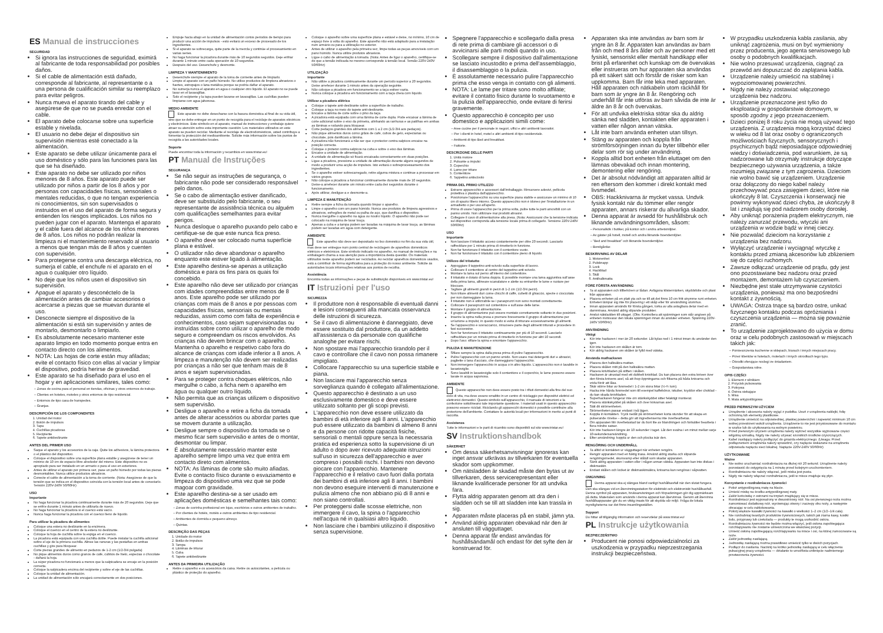ES Manual de instrucciones
SEGURIDAD
Si ignora las instrucciones de seguridad, eximirá al fabricante de toda responsabilidad por posibles daños.
Si el cable de alimentación está dañado, corresponde al fabricante, al representante o a una persona de cualificación similar su reemplazo para evitar peligros.
Nunca mueva el aparato tirando del cable y asegúrese de que no se pueda enredar con el cable.
El aparato debe colocarse sobre una superficie estable y nivelada.
El usuario no debe dejar el dispositivo sin supervisión mientras esté conectado a la alimentación.
Este aparato se debe utilizar únicamente para el uso doméstico y sólo para las funciones para las que se ha diseñado.
Este aparato no debe ser utilizado por niños menores de 8 años. Este aparato puede ser utilizado por niños a partir de los 8 años y por personas con capacidades físicas, sensoriales o mentales reducidas, o que no tengan experiencia ni conocimientos, sin son supervisados o instruidos en el uso del aparato de forma segura y entienden los riesgos implicados. Los niños no pueden jugar con el aparato. Mantenga el aparato y el cable fuera del alcance de los niños menores de 8 años. Los niños no podrán realizar la limpieza ni el mantenimiento reservado al usuario a menos que tengan más de 8 años y cuenten con supervisión.
Para protegerse contra una descarga eléctrica, no sumerja el cable, el enchufe ni el aparato en el agua o cualquier otro líquido.
No deje que los niños usen el dispositivo sin supervisión.
Apague el aparato y desconéctelo de la alimentación antes de cambiar accesorios o acercarse a piezas que se muevan durante el uso.
Desconecte siempre el dispositivo de la alimentación si está sin supervisión y antes de montarlo, desmontarlo o limpiarlo.
Es absolutamente necesario mantener este aparato limpio en todo momento porque entra en contacto directo con los alimentos.
NOTA: Las hojas de corte están muy afiladas; evite el contacto físico con ellas al vaciar y limpiar el dispositivo, podría herirse de gravedad.
Este aparato se ha diseñado para el uso en el hogar y en aplicaciones similares, tales como:
– Zonas de cocina para el personal en tiendas, oficinas y otros entornos de trabajo.
– Clientes en hoteles, moteles y otros entornos de tipo residencial.
– Entornos de tipo casa de huéspedes.
– Granjas.
DESCRIPCIÓN DE LOS COMPONENTES
1. Unidad del motor
2. Botón de impulsos
3. Tapa
4. Cuchillas picadoras
5. Recipiente
6. Tapete antideslizante
ANTES DEL PRIMER USO
Saque el aparato y los accesorios de la caja. Quite los adhesivos, la lámina protectora o el plástico del dispositivo.
Coloque el dispositivo sobre una superficie plana estable y asegúrese de tener un mínimo de 10 cm de espacio libre alrededor del mismo. Este dispositivo no es apropiado para ser instalado en un armario o para el uso en exteriores.
Antes de utilizar el aparato por primera vez, pase un paño húmedo por todas las piezas desmontables. Nunca utilice productos abrasivos.
Conecte el cable de alimentación a la toma de corriente. (Nota: Asegúrese de que la tensión que se indica en el dispositivo coincida con la tensión local antes de conectarlo. Tensión 220V-240V 50/60Hz)
USO
Importante
No haga funcionar la picadora continuamente durante más de 20 segundos. Deje que se enfríe durante 1 minuto antes de utilizarla de nuevo.
No haga funcionar la picadora si el cuenco está vacío.
Nunca haga funcionar la picadora con el cuenco lleno de líquido.
Para utilizar la picadora de alimentos
Coloque una estera no deslizante en la encimera.
Coloque el cuenco en el centro de la estera no deslizante.
Coloque la hoja de cuchilla sobre la espiga en el cuenco.
La picadora está equipada con una cuchilla doble. Puede instalar la cuchilla adicional sobre el eje de la primera cuchilla. Alinee las ranuras y las pestañas en ambas cuchillas y gire para bloquear.
Corte piezas grandes de alimento en pedazos de 1-2 cm (1/2-3/4 pulgada)
No pique alimentos duros como granos de café, cubitos de hielo, especias o chocolate - dañará la hoja.
La súper picadora no funcionará a menos que la salpicadera se encaje en la posición correcta.
Coloque la salpicadera encima del recipiente y sobre el eje de las cuchillas.
Coloque la unidad de alimentación.
La unidad de alimentación sólo encajará correctamente en dos posiciones.
Empuje hacia abajo en la unidad de alimentación cortos periodos de tiempo para producir una acción de impulsos - esto evitará un exceso de procesado de los ingredientes.
Si el aparato se sobrecarga, quite parte de la mezcla y continúe el procesamiento en varias series.
No haga funcionar la picadora durante más de 10 segundos seguidos. Deje enfriar durante 1 minuto entre cada operación de 10 segundos.
Después del uso. Desenchufe y desmonte.
LIMPIEZA Y MANTENIMIENTO
Desenchufe siempre el aparato de la toma de corriente antes de limpiarlo.
Limpie el aparato con un paño húmedo. No utilice productos de limpieza abrasivos o fuertes, estropajos o lana metálica porque se podría dañar el aparato.
No sumerja nunca el aparato en agua o cualquier otro líquido. El aparato no se puede lavar en el lavavajillas.
Solo el recipiente y la tapa pueden lavarse en lavavajillas. Las cuchillas pueden limpiarse con agua jabonosa.
MEDIO AMBIENTE
Este aparato no debe desecharse con la basura doméstica al final de su vida útil, sino que se debe entregar en un punto de recogida para el reciclaje de aparatos eléctricos y electrónicos. Este símbolo en el aparato, manual de instrucciones y embalaje quiere atraer su atención sobre esta importante cuestión. Los materiales utilizados en este aparato se pueden reciclar. Mediante el reciclaje de electrodomésticos, usted contribuye a fomentar la protección del medioambiente. Solicite más información sobre los puntos de recogida a las autoridades locales.
Soporte
Puede encontrar toda la información y recambios en www.tristar.eu!
PT Manual de Instruções
SEGURANÇA
Se não seguir as instruções de segurança, o fabricante não pode ser considerado responsável pelo danos.
Se o cabo de alimentação estiver danificado, deve ser substituído pelo fabricante, o seu representante de assistência técnica ou alguém com qualificações semelhantes para evitar perigos.
Nunca desloque o aparelho puxando pelo cabo e certifique-se de que este nunca fica preso.
O aparelho deve ser colocado numa superfície plana e estável.
O utilizador não deve abandonar o aparelho enquanto este estiver ligado à alimentação.
Este aparelho destina-se apenas a utilização doméstica e para os fins para os quais foi concebido.
Este aparelho não deve ser utilizado por crianças com idades compreendidas entre menos de 8 anos. Este aparelho pode ser utilizado por crianças com mais de 8 anos e por pessoas com capacidades físicas, sensoriais ou mentais reduzidas, assim como com falta de experiência e conhecimentos, caso sejam supervisionadas ou instruídas sobre como utilizar o aparelho de modo seguro e compreendam os riscos envolvidos. As crianças não devem brincar com o aparelho. Mantenha o aparelho e respetivo cabo fora do alcance de crianças com idade inferior a 8 anos. A limpeza e manutenção não devem ser realizadas por crianças a não ser que tenham mais de 8 anos e sejam supervisionadas.
Para se proteger contra choques elétricos, não mergulhe o cabo, a ficha nem o aparelho em água ou qualquer outro líquido.
Não permita que as crianças utilizem o dispositivo sem supervisão.
Desligue o aparelho e retire a ficha da tomada antes de alterar acessórios ou abordar partes que se movem durante a utilização.
Desligue sempre o dispositivo da tomada se o mesmo ficar sem supervisão e antes de o montar, desmontar ou limpar.
É absolutamente necessário manter este aparelho sempre limpo uma vez que entra em contacto direto com alimentos.
NOTA: As lâminas de corte são muito afiadas. Evite o contacto físico durante o esvaziamento e limpeza do dispositivo uma vez que se pode magoar com gravidade.
Este aparelho destina-se a ser usado em aplicações domésticas e semelhantes tais como:
– Zonas de cozinha profissional em lojas, escritórios e outros ambientes de trabalho.
– Por clientes de hotéis, motéis e outros ambientes de tipo residencial.
– Ambientes de dormida e pequeno almoço.
– Quintas.
DESCRIÇÃO DAS PEÇAS
1. Unidade do motor
2. Botão de impulsos
3. Tampa
4. Lâminas de triturar
5. Cuba
6. Tapete antideslizante
ANTES DA PRIMEIRA UTILIZAÇÃO
Retire o aparelho e os acessórios da caixa. Retire os autocolantes, a película ou plástico de proteção do aparelho.
Coloque o aparelho sobre uma superfície plana e estável e deixe, no mínimo, 10 cm de espaço livre à volta do aparelho. Este aparelho não está adaptado para a instalação num armário ou para a utilização no exterior.
Antes de utilizar o aparelho pela primeira vez, limpe todas as peças amovíveis com um pano húmido. Nunca utilize produtos abrasivos.
Ligue o cabo de alimentação à tomada. (Nota: Antes de ligar o aparelho, certifique-se de que a tensão indicada no mesmo corresponde à tensão local. Tensão 220V-240V 50/60Hz)
UTILIZAÇÃO
Importante
Não utilize a picadora continuamente durante um período superior a 20 segundos. Deixe arrefecer durante 1 minuto antes da operação seguinte.
Não coloque a picadora em funcionamento se a taça estiver vazia.
Nunca coloque a picadora em funcionamento com a taça cheia com líquido.
Utilizar a picadora elétrica
Coloque o tapete anti-deslizante sobre a superfície de trabalho.
Coloque a taça no meio do tapete anti-deslizante.
Encaixe a lâmina de corte sobre o pino da taça.
A picadora está equipada com uma lâmina de corte dupla. Pode encaixar a lâmina de corte adicional sobre o eixo da primeira, alinhando as ranhuras e as patilhas em ambas as lâminas e rodando para bloquear.
Corte pedaços grandes dos alimentos com 1 a 2 cm (1/2-3/4 aos pedaços).
Não pique alimentos duros como grãos de café, cubos de gelo, especiarias ou chocolate, pois danificará a lâmina.
A picadora não funcionará a não ser que o protector contra salpicos encaixe na posição correcta.
Coloque o protetor contra salpicos na cuba e sobre o eixo das lâminas.
Encaixe a unidade de alimentação.
A unidade de alimentação só ficará encaixada correctamente em duas posições.
Ligue a picadora, pressione a unidade de alimentação durante alguns segundos de modo a produzir uma acção de impulsos. Isto evitará o sobreprocessamento dos ingredientes.
Se o aparelho estiver sobrecarregado, retire alguma mistura e continue a processar em vários grupos.
Não coloque a picadora a funcionar continuamente durante mais de 10 segundos. Deixe-a arrefecer durante um minuto entre cada dez segundos durante o funcionamento.
Após utilizar, desligue-a e desmonte-a.
LIMPEZA E MANUTENÇÃO
Retire sempre a ficha da tomada quando limpar o aparelho.
Limpe o aparelho com um pano húmido. Nunca use produtos de limpeza agressivos e abrasivos, esfregões de metal ou palha de aço, que danifica o dispositivo.
Nunca mergulhe o aparelho na água ou noutro líquido. O aparelho não pode ser colocado na máquina de lavar louça.
Apenas a cuba e a tampa podem ser lavadas na máquina de lavar louça, as lâminas podem ser lavadas em água com detergente.
AMBIENTE
Este aparelho não deve ser depositado no lixo doméstico no fim da sua vida útil, mas deve ser entregue num ponto central de reciclagem de aparelhos domésticos elétricos e eletrónicos. Este símbolo indicado no aparelho, no manual de instruções e na embalagem chama a sua atenção para a importância desta questão. Os materiais utilizados neste aparelho podem ser reciclados. Ao reciclar aparelhos domésticos usados, está a contribuir de forma significativa para a proteção do nosso ambiente. Solicite às autoridades locais informações relativas aos pontos de recolha.
Assistência
Encontra todas as informações e peças de substituição disponíveis em www.tristar.eu!
IT Istruzioni per l'uso
SICUREZZA
Il produttore non è responsabile di eventuali danni e lesioni conseguenti alla mancata osservanza delle istruzioni di sicurezza.
Se il cavo di alimentazione è danneggiato, deve essere sostituito dal produttore, da un addetto all'assistenza o da personale con qualifiche analoghe per evitare rischi.
Non spostare mai l'apparecchio tirandolo per il cavo e controllare che il cavo non possa rimanere impigliato.
Collocare l'apparecchio su una superficie stabile e piana.
Non lasciare mai l'apparecchio senza sorveglianza quando è collegato all'alimentazione.
Questo apparecchio è destinato a un uso esclusivamente domestico e deve essere utilizzato soltanto per gli scopi previsti.
L'apparecchio non deve essere utilizzato da bambini di età inferiore agli 8 anni. L'apparecchio può essere utilizzato da bambini di almeno 8 anni e da persone con ridotte capacità fisiche, sensoriali o mentali oppure senza la necessaria pratica ed esperienza sotto la supervisione di un adulto o dopo aver ricevuto adeguate istruzioni sull'uso in sicurezza dell'apparecchio e aver compreso i possibili rischi. I bambini non devono giocare con l'apparecchio. Mantenere l'apparecchio e il relativo cavo fuori dalla portata dei bambini di età inferiore agli 8 anni. I bambini non devono eseguire interventi di manutenzione e pulizia almeno che non abbiano più di 8 anni e non siano controllati.
Per proteggersi dalle scosse elettriche, non immergere il cavo, la spina o l'apparecchio nell'acqua né in qualsiasi altro liquido.
Non lasciare che i bambini utilizzino il dispositivo senza supervisione.
Spegnere l'apparecchio e scollegarlo dalla presa di rete prima di cambiare gli accessori o di avvicinarsi alle parti mobili quando in uso.
Scollegare sempre il dispositivo dall'alimentazione se lasciato incustodito e prima dell'assemblaggio, il disassemblaggio o la pulizia.
È assolutamente necessario pulire l'apparecchio prima che esso venga in contatto con gli alimenti.
NOTA: Le lame per tritare sono molto affilate; evitare il contatto fisico durante lo svuotamento e la pulizia dell'apparecchio, onde evitare di ferirsi gravemente.
Questo apparecchio è concepito per uso domestico e applicazioni simili come:
– Aree cucine per il personale in negozi, uffici e altri ambienti lavorativi.
– Per i clienti in hotel, motel e altri ambienti di tipo residenziale.
– Ambienti di tipo Bed and breakfast.
– Fattorie.
DESCRIZIONE DELLE PARTI
1. Unità motore
2. Pulsante a impulsi
3. Coperchio
4. Lame per tritare
5. Contenitore
6. Tappetino antiscivolo
PRIMA DEL PRIMO UTILIZZO
Estrarre apparecchio e accessori dall'imballaggio. Rimuovere adesivi, pellicola protettiva o plastica dall'apparecchio.
Posizionare l'apparecchio su una superficie piana stabile e assicurare un minimo di 10 cm di spazio libero intorno. Questo apparecchio non è idoneo per l'installazione in un armadietto o per uso all'aperto.
Prima di usare l'apparecchio per la prima volta, pulire tutte le parti amovibili con un panno umido. Non utilizzare mai prodotti abrasivi.
Collegare il cavo di alimentazione alla presa. (Nota: Assicurarsi che la tensione indicata sul dispositivo corrisponda alla tensione locale prima di collegarlo. Tensione 220V-240V 50/60Hz)
USO
Importante
Non lasciare il tritatutto acceso costantemente per oltre 20 secondi. Lasciarlo raffreddare per 1 minuto prima di rimetterlo in funzione.
Non far funzionare il tritatutto con il contenitore vuoto.
Non far funzionare il tritatutto con il contenitore pieno di liquido.
Utilizzo del tritatutto
Appoggiare il tappetino anti-scivolo sulla superficie di lavoro.
Collocare il contenitore al centro del tappetino anti-scivolo.
Montare la lama sul perno all'interno del contenitore.
Il tritatutto è dotato di lama doppia. È possibile montare una lama aggiuntiva sull'asse della prima lama, allineare scanalature e alette su entrambe le lame e ruotare per bloccare.
Tagliare gli alimenti grandi in pezzi di 1-2 cm (1/2-3/4 pezzi).
Non tritare alimenti duri come chicchi di caffè, cubetti di ghiaccio, spezie o cioccolata per non danneggiare la lama.
Il tritatutto non è utilizzabile se i paraspruzzi non sono montati correttamente.
Collocare il paraspruzzi sul contenitore e sull'asse delle lame.
Montare il gruppo di alimentazione.
Il gruppo di alimentazione può essere montato correttamente soltanto in due posizioni.
Inserire la spina nella presa e premere brevemente il gruppo di alimentazione per un'azione a impulsi; in questo modo si evita di triturare eccessivamente gli alimenti.
Se l'apparecchio è sovraccarico, rimuovere parte degli alimenti triturati e procedere in fasi successive.
Non far funzionare il tritatutto continuamente per più di 10 secondi. Lasciarlo raffreddare per un minuto prima di rimetterlo in funzione per altri 10 secondi.
Dopo l'uso: sfilare la spina e smontare l'apparecchio.
PULIZIA E MANUTENZIONE
Sfilare sempre la spina dalla presa prima di pulire l'apparecchio.
Pulire l'apparecchio con un panno umido. Non usare mai detergenti duri e abrasivi, pagliette o lana d'acciaio, che danneggiano l'apparecchio.
Non immergere l'apparecchio in acqua o in altro liquido. L'apparecchio non è lavabile in lavastoviglie.
Sono lavabili in lavastoviglie solo il contenitore e il coperchio, le lame possono essere lavate in acqua saponosa.
AMBIENTE
Questo apparecchio non deve essere posto tra i rifiuti domestici alla fine del suo ciclo di vita, ma deve essere smaltito in un centro di riciclaggio per dispositivi elettrici ed elettronici domestici. Questo simbolo sull'apparecchio, il manuale di istruzioni e la confezione sottolineano tale importante questione. I materiali usati in questo apparecchio possono essere riciclati. Riciclando gli apparecchi domestici è possibile contribuire alla protezione dell'ambiente. Contattare le autorità locali per informazioni in merito ai punti di raccolta.
Assistenza
Tutte le informazioni e le parti di ricambio sono disponibili sul sito www.tristar.eu!
SV Instruktionshandbok
SÄKERHET
Om dessa säkerhetsanvisningar ignoreras kan inget ansvar utkrävas av tillverkaren för eventuella skador som uppkommer.
Om nätsladden är skadad måste den bytas ut av tillverkaren, dess servicerepresentant eller liknande kvalificerade personer för att undvika fara.
Flytta aldrig apparaten genom att dra den i sladden och se till att sladden inte kan trassla in sig.
Apparaten måste placeras på en stabil, jämn yta.
Använd aldrig apparaten obevakad när den är ansluten till vägguttaget.
Denna apparat får endast användas för hushållsändamål och endast för det syfte den är konstruerad för.
Apparaten ska inte användas av barn som är yngre än 8 år. Apparaten kan användas av barn från och med 8 års ålder och av personer med ett fysiskt, sensoriskt eller mentalt handikapp eller brist på erfarenhet och kunskap om de övervakas eller instrueras om hur apparaten ska användas på ett säkert sätt och förstår de risker som kan uppkomma. Barn får inte leka med apparaten. Håll apparaten och nätkabeln utom räckhåll för barn som är yngre än 8 år. Rengöring och underhåll får inte utföras av barn såvida de inte är äldre än 8 år och övervakas.
För att undvika elektriska stötar ska du aldrig sänka ned sladden, kontakten eller apparaten i vatten eller någon annan vätska.
Låt inte barn använda enheten utan tillsyn.
Stäng av apparaten och koppla från strömförsörjningen innan du byter tillbehör eller delar som rör sig under användning.
Koppla alltid bort enheten från eluttaget om den lämnas obevakad och innan montering, demontering eller rengöring.
Det är absolut nödvändigt att apparaten alltid är ren eftersom den kommer i direkt kontakt med livsmedel.
OBS: Hackknivarna är mycket vassa. Undvik fysisk kontakt när du tömmer eller rengör apparaten, annars riskerar du allvarliga skador.
Denna apparat är avsedd för hushållsbruk och liknande användningsområden, såsom:
– Personalkök i butiker, på kontor och i andra arbetsmiljöer.
– Av gäster på hotell, motell och andra liknande boendemiljöer.
– "Bed and breakfast" och liknande boendemiljöer.
– Bondgårdar.
BESKRIVNING AV DELAR
1. Motorenhet
2. Pulsknapp
3. Lock
4. Hackblad
5. Skål
6. Antihalkmatta
FÖRE FÖRSTA ANVÄNDNING
Ta ut apparaten och tillbehören ur lådan. Avlägsna klistermärken, skyddsfolie och plast från apparaten.
Placera enheten på en platt yta och se till att det finns 10 cm fritt utrymme runt enheten. Enheten lämpar sig inte för placering i ett skåp eller för användning utomhus.
Innan apparaten används för första gången, torka av alla avtagbara delar med en dammtrasa. Använd aldrig slipande produkter.
Anslut nätsladden till uttaget. (Obs: Kontrollera att spänningen som står angiven på enheten motsvarar den lokala spänningen innan du ansluter enheten. Spänning 220V-240V 50/60Hz)
ANVÄNDNING
Viktigt
Kör inte hackaren i mer än 20 sekunder. Låt kylas ned i 1 minut innan du använder den igen.
Kör inte hackaren om skålen är tom.
Kör aldrig hackaren om skålen är fylld med vätska.
Använda mathackaren
Placera den halksäkra mattan.
Placera skålen mitt på den halksäkra mattan.
Placera knivbladen på stiften i skålen.
Hackaren är utrustad med ett dubbelt knivblad. Du kan placera den extra kniven över den första knivens axel, så att ihop öppningarna och flikarna på båda knivarna och vrida fördr att låsa.
Skär större bitar av livsmedel i 1-2 cm stora bitar (½-¾ tum).
Hacka inte hårda livsmedel som till exempel kaffebönor, iskuber, kryddor eller choklad - du kan skada knivbladen.
Superhackaren fungerar inte om stänkskyddet sitter felaktigt monterat.
Placera stänkskyddet på skålen och över knivarnas axel.
Sätt dit strömenheten.
Strömenheten passar endast i två lägen.
Koppla in kontakten. Tryck nedåt på strömenheten korta stunder för att skapa en pulserande rörelse – detta gör att ingredienserna inte överbearbetas.
Om apparaten blir överbelastad tar du bort lite av blandningen och fortsätter bearbeta i flera mindre satser.
Kör inte hackaren längre än 10 sekunder i taget. Låt den svalna i en minut mellan varje 10-sekundersanvändning.
Efter användning: koppla ur den och plocka isär den.
RENGÖRING OCH UNDERHÅLL
Ta alltid ut kontakten ur vägguttaget när enheten rengörs.
Rengör apparaten med en fuktig trasa. Använd aldrig starka och slipande rengöringsmedel, skursvamp eller stålull som skadar apparaten.
Sänk aldrig apparaten i vatten eller i någon annan vätska. Apparaten kan inte diskas i diskmaskin.
Endast skålen och locket är diskmaskinsäkra, knivarna kan rengöras i såpvatten.
OMGIVNING
Denna apparat ska ej slängas bland vanligt hushållsavfall när den slutat fungera. Den ska slängas vid en återvinningsstation för elektriskt och elektroniskt hushållsavfall. Denna symbol på apparaten, bruksanvisningen och förpackningen gör dig uppmärksam på detta. Materialen som används i denna apparat kan återvinnas. Genom att återvinna hushållsapparater gör du en viktig insats för att skydda vår miljö. Fråga de lokala myndigheterna var det finns insamlingsställen.
Support
Du hittar all tillgänglig information och reservdelar på www.tristar.eu!
PL Instrukcje użytkowania
BEZPIECZEŃSTWO
Producent nie ponosi odpowiedzialności za uszkodzenia w przypadku nieprzestrzegania instrukcji bezpieczeństwa.
W przypadku uszkodzenia kabla zasilania, aby uniknąć zagrożenia, musi on być wymieniony przez producenta, jego agenta serwisowego lub osoby o podobnych kwalifikacjach.
Nie wolno przesuwać urządzenia, ciągnąć za przewód ani dopuszczać do zaplątania kabla.
Urządzenie należy umieścić na stabilnej i wypoziomowanej powierzchni.
Nigdy nie należy zostawiać włączonego urządzenia bez nadzoru.
Urządzenie przeznaczone jest tylko do eksploatacji w gospodarstwie domowym, w sposób zgodny z jego przeznaczeniem.
Dzieci poniżej 8 roku życia nie mogą używać tego urządzenia. Z urządzenia mogą korzystać dzieci w wieku od 8 lat oraz osoby o ograniczonych możliwościach fizycznych, sensorycznych i psychicznych bądź nieposiadające odpowiedniej wiedzy i doświadczenia, pod warunkiem, że są nadzorowane lub otrzymały instrukcje dotyczące bezpiecznego używania urządzenia, a także rozumieją związane z tym zagrożenia. Dzieciom nie wolno bawić się urządzeniem. Urządzenie oraz dołączony do niego kabel należy przechowywać poza zasięgiem dzieci, które nie ukończyły 8 lat. Czyszczenia i konserwacji nie powinny wykonywać dzieci chyba, że ukończyły 8 lat i znajdują się pod nadzorem osoby dorosłej.
Aby uniknąć porażenia prądem elektrycznym, nie należy zanurzać przewodu, wtyczki ani urządzenia w wodzie bądź w innej cieczy.
Nie pozwalać dzieciom na korzystanie z urządzenia bez nadzoru.
Wyłączyć urządzenie i wyciągnąć wtyczkę z kontaktu przed zmianą akcesoriów lub zbliżeniem się do części ruchomych.
Zawsze odłączać urządzenie od prądu, gdy jest ono pozostawiane bez nadzoru oraz przed montażem, demontażem lub czyszczeniem.
Niezbędne jest stałe utrzymywanie czystości urządzenia, ponieważ ma ono bezpośredni kontakt z żywnością.
UWAGA: Ostrza tnące są bardzo ostre, unikać fizycznego kontaktu podczas opróżniania i czyszczenia urządzenia — można się poważnie zranić.
To urządzenie zaprojektowano do użycia w domu oraz w celu podobnych zastosowań w miejscach takich jak:
– Pomieszczenia kuchenne w sklepach, biurach i innych miejscach pracy.
– Przez klientów w hotelach, motelach i innych ośrodkach tego typu.
– Ośrodki oferujące noclegi ze śniadaniem.
– Gospodarstwa rolne.
OPIS CZĘŚCI
1. Element z silnikiem
2. Przycisk pulsowania
3. Pokrywa
4. Ostrza siekające
5. Misa
6. Mata antypoślizgowa
PRZED PIERWSZYM UŻYCIEM
Urządzenie i akcesoria należy wyjąć z pudełka. Usuń z urządzenia naklejki, folię ochronną lub elementy plastikowe.
Urządzenie umieścić na odpowiedniej, płaskiej powierzchni i zapewnić minimum 10 cm wolnej przestrzeni wokół urządzenia. Urządzenie to nie jest przystosowane do montażu w szafce lub do użytkowania na wolnym powietrzu.
Przed pierwszym użyciem urządzenia należy wytrzeć wszystkie wyjmowane części wilgotną szmatką. Nigdy nie należy używać szorstkich środków czyszczących.
Kabel zasilający należy podłączyć do gniazda elektrycznego. (Uwaga: Przed podłączeniem urządzenia należy sprawdzić, czy napięcie wskazane na urządzeniu odpowiada napięciu sieci lokalnej. Napięcie 220V-240V 50/60Hz)
UŻYTKOWANIE
Ważne
Nie wolno uruchamiać rozdrabniacza na dłużej niż 20 sekund. Urządzenie należy pozostawić do ostygnięcia na 1 minutę przed kolejnym uruchomieniem.
Rozdrabniacza nie należy włączać, jeśli miska jest pusta.
Nigdy nie należy włączać rozdrabniacza, jeśli w misce znajduje się płyn.
Korzystanie z rozdrabniacza żywności
Położ antypoślizgową matę na blacie.
Umieść miskę na środku antypoślizgowej maty.
Załóż końcówkę z ostrzami na trzpień znajdujący się w misce.
Rozdrabniacz jest wyposażony w dwuostrzowy nóż. Na osi pierwszego noża można zamontować dodatkowy nóż, wyrównując otwory i zaczepy obu noży, a następnie obracając w celu zablokowania.
Pokrój większe kawałki żywności na kawałki o wielkości 1–2 cm (1/2–1/4 cala).
Nie rozdrabniaj twardych produktów żywnościowych, takich jak ziarna kawy, kostki lodu, przyprawy lub czekolada — produkty te mogą uszkodzić ostrza.
Rozdrabniacza żywności nie będzie można włączyć, jeśli osłona zapobiegająca rozchlapywaniu nie zostanie umieszczona we właściwej pozycji.
Umieść osłonę zapobiegającą rozchlapywaniu na misce i osi, na której zamocowane są noże.
Załóż jednostkę zasilającą.
Jednostkę zasilającą można prawidłowo umieścić tylko w dwóch pozycjach.
Podłącz do zasilania. Naciśnij na krótko jednostkę zasilającą w celu włączenia pulsacyjnej pracy urządzenia — działanie to umożliwia uniknięcie nadmiernego przetworzenia żywności.